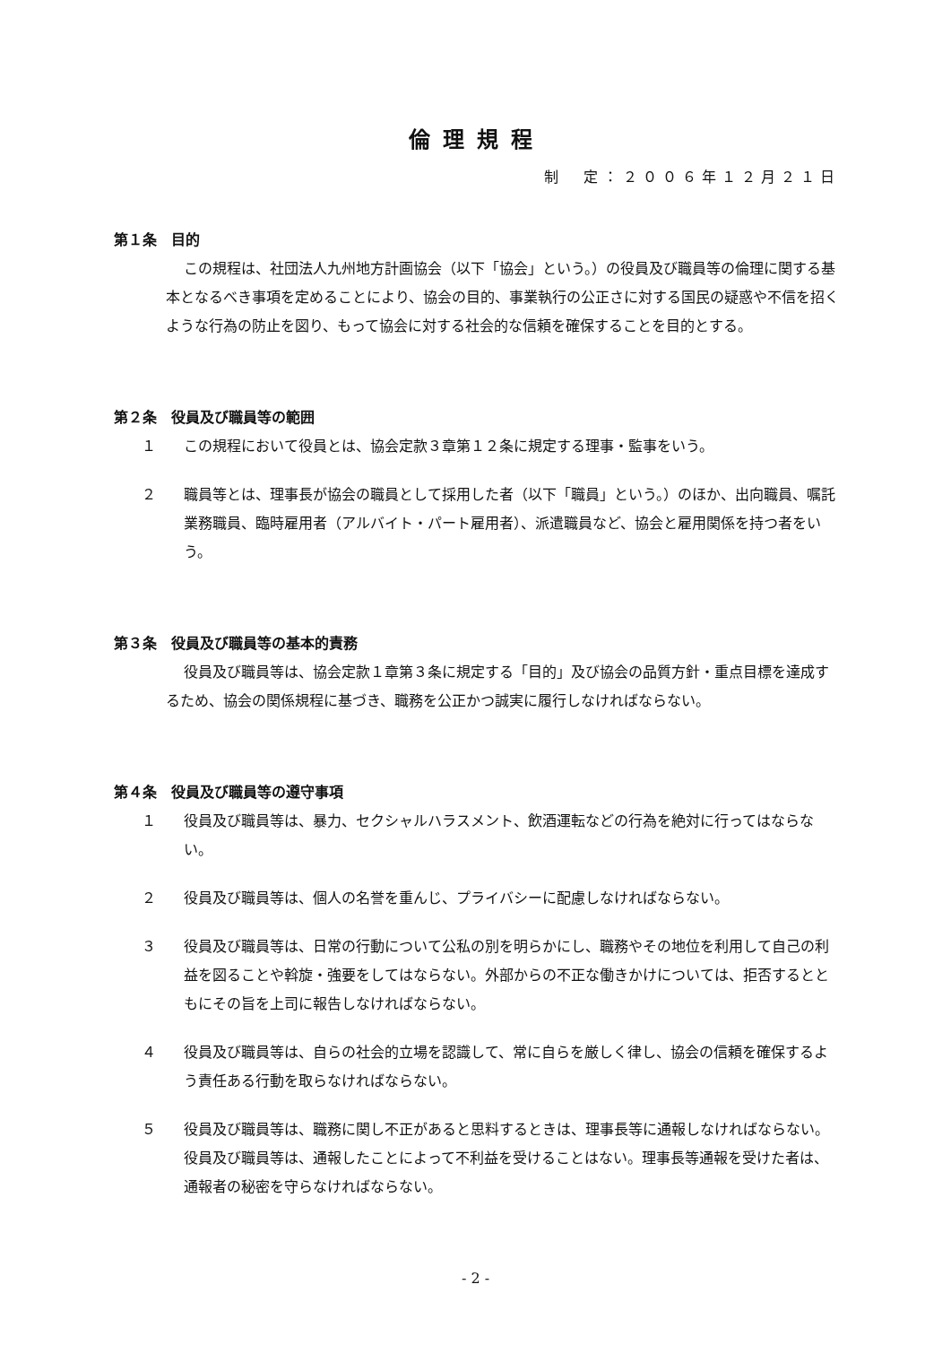倫理規程
制　定：２００６年１２月２１日
第１条　目的
この規程は、社団法人九州地方計画協会（以下「協会」という。）の役員及び職員等の倫理に関する基本となるべき事項を定めることにより、協会の目的、事業執行の公正さに対する国民の疑惑や不信を招くような行為の防止を図り、もって協会に対する社会的な信頼を確保することを目的とする。
第２条　役員及び職員等の範囲
１ この規程において役員とは、協会定款３章第１２条に規定する理事・監事をいう。
２ 職員等とは、理事長が協会の職員として採用した者（以下「職員」という。）のほか、出向職員、嘱託業務職員、臨時雇用者（アルバイト・パート雇用者）、派遣職員など、協会と雇用関係を持つ者をいう。
第３条　役員及び職員等の基本的責務
役員及び職員等は、協会定款１章第３条に規定する「目的」及び協会の品質方針・重点目標を達成するため、協会の関係規程に基づき、職務を公正かつ誠実に履行しなければならない。
第４条　役員及び職員等の遵守事項
１ 役員及び職員等は、暴力、セクシャルハラスメント、飲酒運転などの行為を絶対に行ってはならない。
２ 役員及び職員等は、個人の名誉を重んじ、プライバシーに配慮しなければならない。
３ 役員及び職員等は、日常の行動について公私の別を明らかにし、職務やその地位を利用して自己の利益を図ることや斡旋・強要をしてはならない。外部からの不正な働きかけについては、拒否するとともにその旨を上司に報告しなければならない。
４ 役員及び職員等は、自らの社会的立場を認識して、常に自らを厳しく律し、協会の信頼を確保するよう責任ある行動を取らなければならない。
５ 役員及び職員等は、職務に関し不正があると思料するときは、理事長等に通報しなければならない。役員及び職員等は、通報したことによって不利益を受けることはない。理事長等通報を受けた者は、通報者の秘密を守らなければならない。
- 2 -